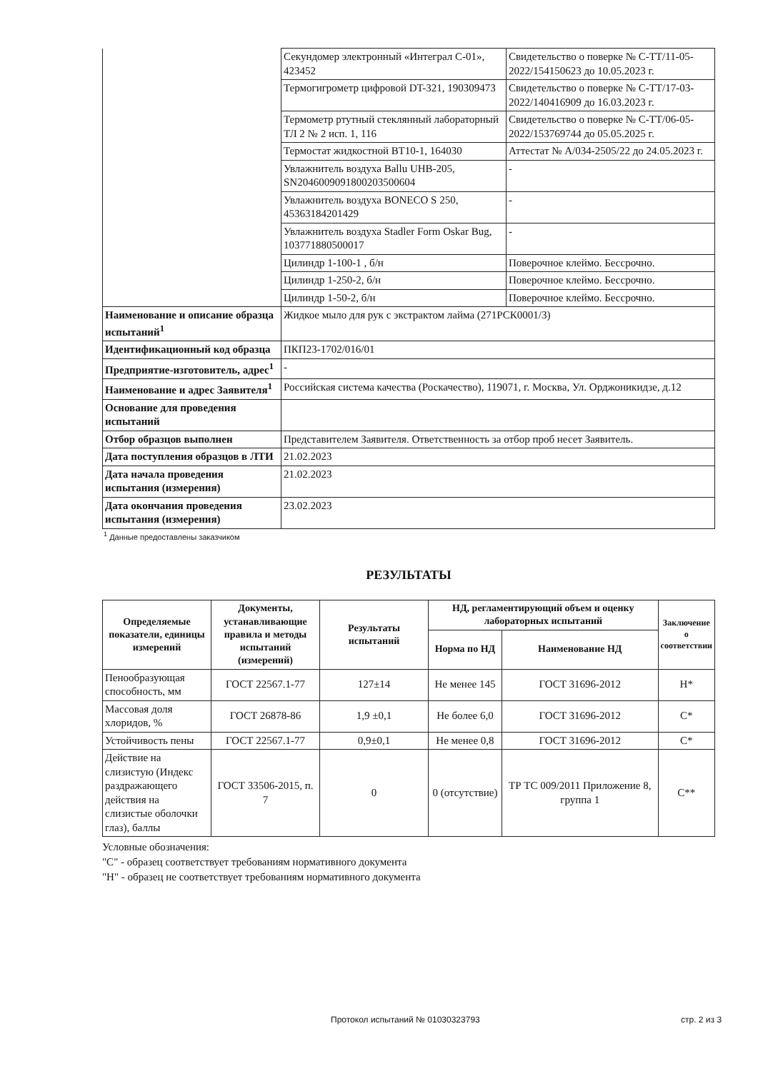| | Секундомер электронный «Интеграл С-01», 423452 | Свидетельство о поверке № С-ТТ/11-05-2022/154150623 до 10.05.2023 г. |
| | Термогигрометр цифровой DT-321, 190309473 | Свидетельство о поверке № С-ТТ/17-03-2022/140416909 до 16.03.2023 г. |
| | Термометр ртутный стеклянный лабораторный ТЛ 2 № 2 исп. 1, 116 | Свидетельство о поверке № С-ТТ/06-05-2022/153769744 до 05.05.2025 г. |
| | Термостат жидкостной ВТ10-1, 164030 | Аттестат № А/034-2505/22 до 24.05.2023 г. |
| | Увлажнитель воздуха Ballu UHB-205, SN204600909180020350060​4 | - |
| | Увлажнитель воздуха BONECO S 250, 45363184201429 | - |
| | Увлажнитель воздуха Stadler Form Oskar Bug, 103771880500017 | - |
| | Цилиндр 1-100-1 , б/н | Поверочное клеймо. Бессрочно. |
| | Цилиндр 1-250-2, б/н | Поверочное клеймо. Бессрочно. |
| | Цилиндр 1-50-2, б/н | Поверочное клеймо. Бессрочно. |
| Наименование и описание образца испытаний<sup>1</sup> | Жидкое мыло для рук с экстрактом лайма (271РСК0001/3) | |
| Идентификационный код образца | ПКП23-1702/016/01 | |
| Предприятие-изготовитель, адрес<sup>1</sup> | - | |
| Наименование и адрес Заявителя<sup>1</sup> | Российская система качества (Роскачество), 119071, г. Москва, Ул. Орджоникидзе, д.12 | |
| Основание для проведения испытаний | | |
| Отбор образцов выполнен | Представителем Заявителя. Ответственность за отбор проб несет Заявитель. | |
| Дата поступления образцов в ЛТИ | 21.02.2023 | |
| Дата начала проведения испытания (измерения) | 21.02.2023 | |
| Дата окончания проведения испытания (измерения) | 23.02.2023 | |
<sup>1</sup> Данные предоставлены заказчиком
РЕЗУЛЬТАТЫ
| Определяемые показатели, единицы измерений | Документы, устанавливающие правила и методы испытаний (измерений) | Результаты испытаний | НД, регламентирующий объем и оценку лабораторных испытаний | | Заключение о соответствии |
| --- | --- | --- | --- | --- | --- |
| | | | Норма по НД | Наименование НД | |
| Пенообразующая способность, мм | ГОСТ 22567.1-77 | 127±14 | Не менее 145 | ГОСТ 31696-2012 | Н* |
| Массовая доля хлоридов, % | ГОСТ 26878-86 | 1,9 ±0,1 | Не более 6,0 | ГОСТ 31696-2012 | С* |
| Устойчивость пены | ГОСТ 22567.1-77 | 0,9±0,1 | Не менее 0,8 | ГОСТ 31696-2012 | С* |
| Действие на слизистую (Индекс раздражающего действия на слизистые оболочки глаз), баллы | ГОСТ 33506-2015, п. 7 | 0 | 0 (отсутствие) | ТР ТС 009/2011 Приложение 8, группа 1 | С** |
Условные обозначения:
"С" - образец соответствует требованиям нормативного документа
"Н" - образец не соответствует требованиям нормативного документа
Протокол испытаний № 01030323793 стр. 2 из 3